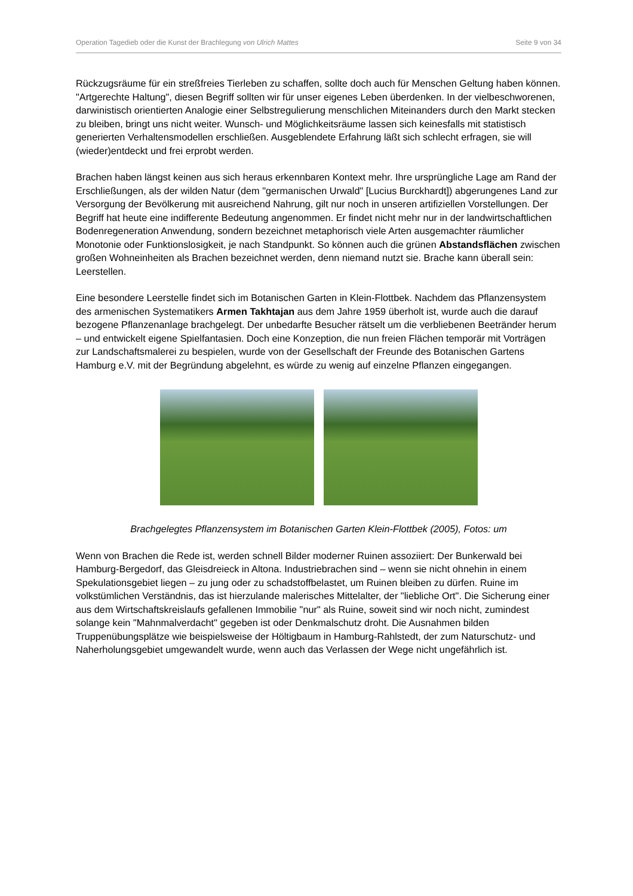Operation Tagedieb oder die Kunst der Brachlegung von Ulrich Mattes Seite 9 von 34
Rückzugsräume für ein streßfreies Tierleben zu schaffen, sollte doch auch für Menschen Geltung haben können. "Artgerechte Haltung", diesen Begriff sollten wir für unser eigenes Leben überdenken. In der vielbeschworenen, darwinistisch orientierten Analogie einer Selbstregulierung menschlichen Miteinanders durch den Markt stecken zu bleiben, bringt uns nicht weiter. Wunsch- und Möglichkeitsräume lassen sich keinesfalls mit statistisch generierten Verhaltensmodellen erschließen. Ausgeblendete Erfahrung läßt sich schlecht erfragen, sie will (wieder)entdeckt und frei erprobt werden.
Brachen haben längst keinen aus sich heraus erkennbaren Kontext mehr. Ihre ursprüngliche Lage am Rand der Erschließungen, als der wilden Natur (dem "germanischen Urwald" [Lucius Burckhardt]) abgerungenes Land zur Versorgung der Bevölkerung mit ausreichend Nahrung, gilt nur noch in unseren artifiziellen Vorstellungen. Der Begriff hat heute eine indifferente Bedeutung angenommen. Er findet nicht mehr nur in der landwirtschaftlichen Bodenregeneration Anwendung, sondern bezeichnet metaphorisch viele Arten ausgemachter räumlicher Monotonie oder Funktionslosigkeit, je nach Standpunkt. So können auch die grünen Abstandsflächen zwischen großen Wohneinheiten als Brachen bezeichnet werden, denn niemand nutzt sie. Brache kann überall sein: Leerstellen.
Eine besondere Leerstelle findet sich im Botanischen Garten in Klein-Flottbek. Nachdem das Pflanzensystem des armenischen Systematikers Armen Takhtajan aus dem Jahre 1959 überholt ist, wurde auch die darauf bezogene Pflanzenanlage brachgelegt. Der unbedarfte Besucher rätselt um die verbliebenen Beetränder herum – und entwickelt eigene Spielfantasien. Doch eine Konzeption, die nun freien Flächen temporär mit Vorträgen zur Landschaftsmalerei zu bespielen, wurde von der Gesellschaft der Freunde des Botanischen Gartens Hamburg e.V. mit der Begründung abgelehnt, es würde zu wenig auf einzelne Pflanzen eingegangen.
Brachgelegtes Pflanzensystem im Botanischen Garten Klein-Flottbek (2005), Fotos: um
Wenn von Brachen die Rede ist, werden schnell Bilder moderner Ruinen assoziiert: Der Bunkerwald bei Hamburg-Bergedorf, das Gleisdreieck in Altona. Industriebrachen sind – wenn sie nicht ohnehin in einem Spekulationsgebiet liegen – zu jung oder zu schadstoffbelastet, um Ruinen bleiben zu dürfen. Ruine im volkstümlichen Verständnis, das ist hierzulande malerisches Mittelalter, der "liebliche Ort". Die Sicherung einer aus dem Wirtschaftskreislaufs gefallenen Immobilie "nur" als Ruine, soweit sind wir noch nicht, zumindest solange kein "Mahnmalverdacht" gegeben ist oder Denkmalschutz droht. Die Ausnahmen bilden Truppenübungsplätze wie beispielsweise der Höltigbaum in Hamburg-Rahlstedt, der zum Naturschutz- und Naherholungsgebiet umgewandelt wurde, wenn auch das Verlassen der Wege nicht ungefährlich ist.